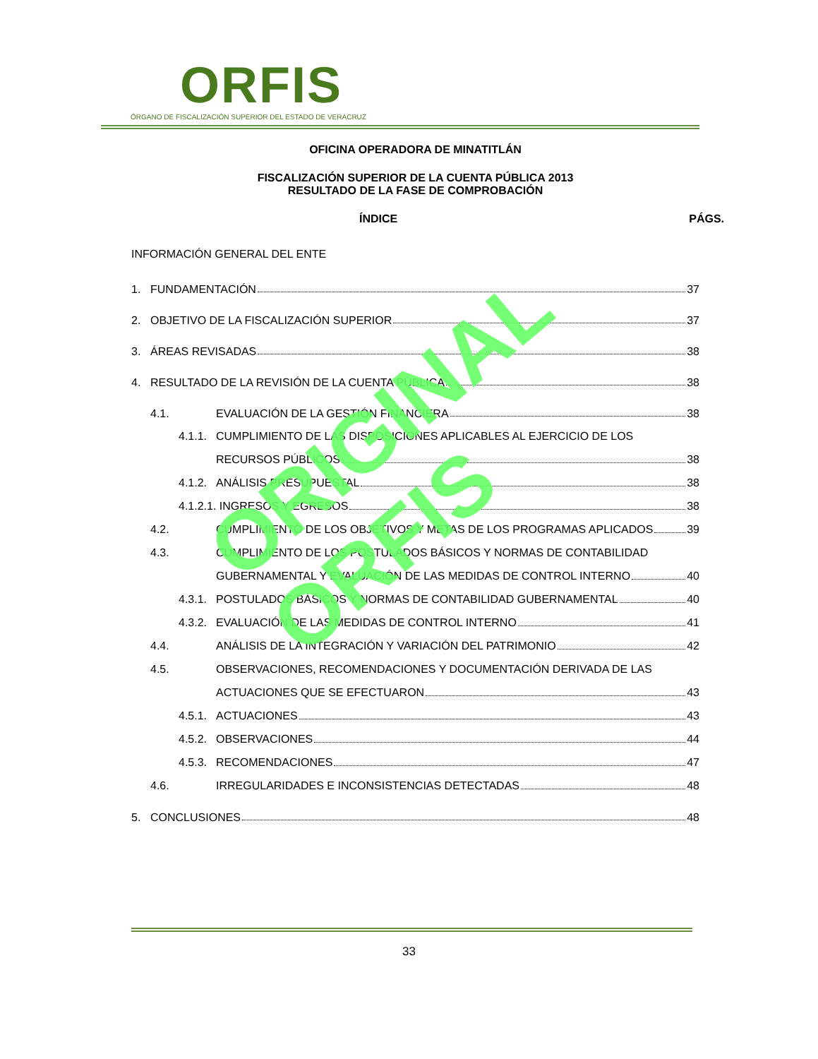ORFIS
ÓRGANO DE FISCALIZACIÓN SUPERIOR DEL ESTADO DE VERACRUZ
OFICINA OPERADORA DE MINATITLÁN
FISCALIZACIÓN SUPERIOR DE LA CUENTA PÚBLICA 2013
RESULTADO DE LA FASE DE COMPROBACIÓN
ÍNDICE PÁGS.
INFORMACIÓN GENERAL DEL ENTE
1. FUNDAMENTACIÓN 37
2. OBJETIVO DE LA FISCALIZACIÓN SUPERIOR 37
3. ÁREAS REVISADAS 38
4. RESULTADO DE LA REVISIÓN DE LA CUENTA PÚBLICA 38
4.1. EVALUACIÓN DE LA GESTIÓN FINANCIERA 38
4.1.1. CUMPLIMIENTO DE LAS DISPOSICIONES APLICABLES AL EJERCICIO DE LOS
RECURSOS PÚBLICOS 38
4.1.2. ANÁLISIS PRESUPUESTAL 38
4.1.2.1. INGRESOS Y EGRESOS 38
4.2. CUMPLIMIENTO DE LOS OBJETIVOS Y METAS DE LOS PROGRAMAS APLICADOS 39
4.3. CUMPLIMIENTO DE LOS POSTULADOS BÁSICOS Y NORMAS DE CONTABILIDAD
GUBERNAMENTAL Y EVALUACIÓN DE LAS MEDIDAS DE CONTROL INTERNO 40
4.3.1. POSTULADOS BÁSICOS Y NORMAS DE CONTABILIDAD GUBERNAMENTAL 40
4.3.2. EVALUACIÓN DE LAS MEDIDAS DE CONTROL INTERNO 41
4.4. ANÁLISIS DE LA INTEGRACIÓN Y VARIACIÓN DEL PATRIMONIO 42
4.5. OBSERVACIONES, RECOMENDACIONES Y DOCUMENTACIÓN DERIVADA DE LAS
ACTUACIONES QUE SE EFECTUARON 43
4.5.1. ACTUACIONES 43
4.5.2. OBSERVACIONES 44
4.5.3. RECOMENDACIONES 47
4.6. IRREGULARIDADES E INCONSISTENCIAS DETECTADAS 48
5. CONCLUSIONES 48
ORIGINAL ORFIS
33